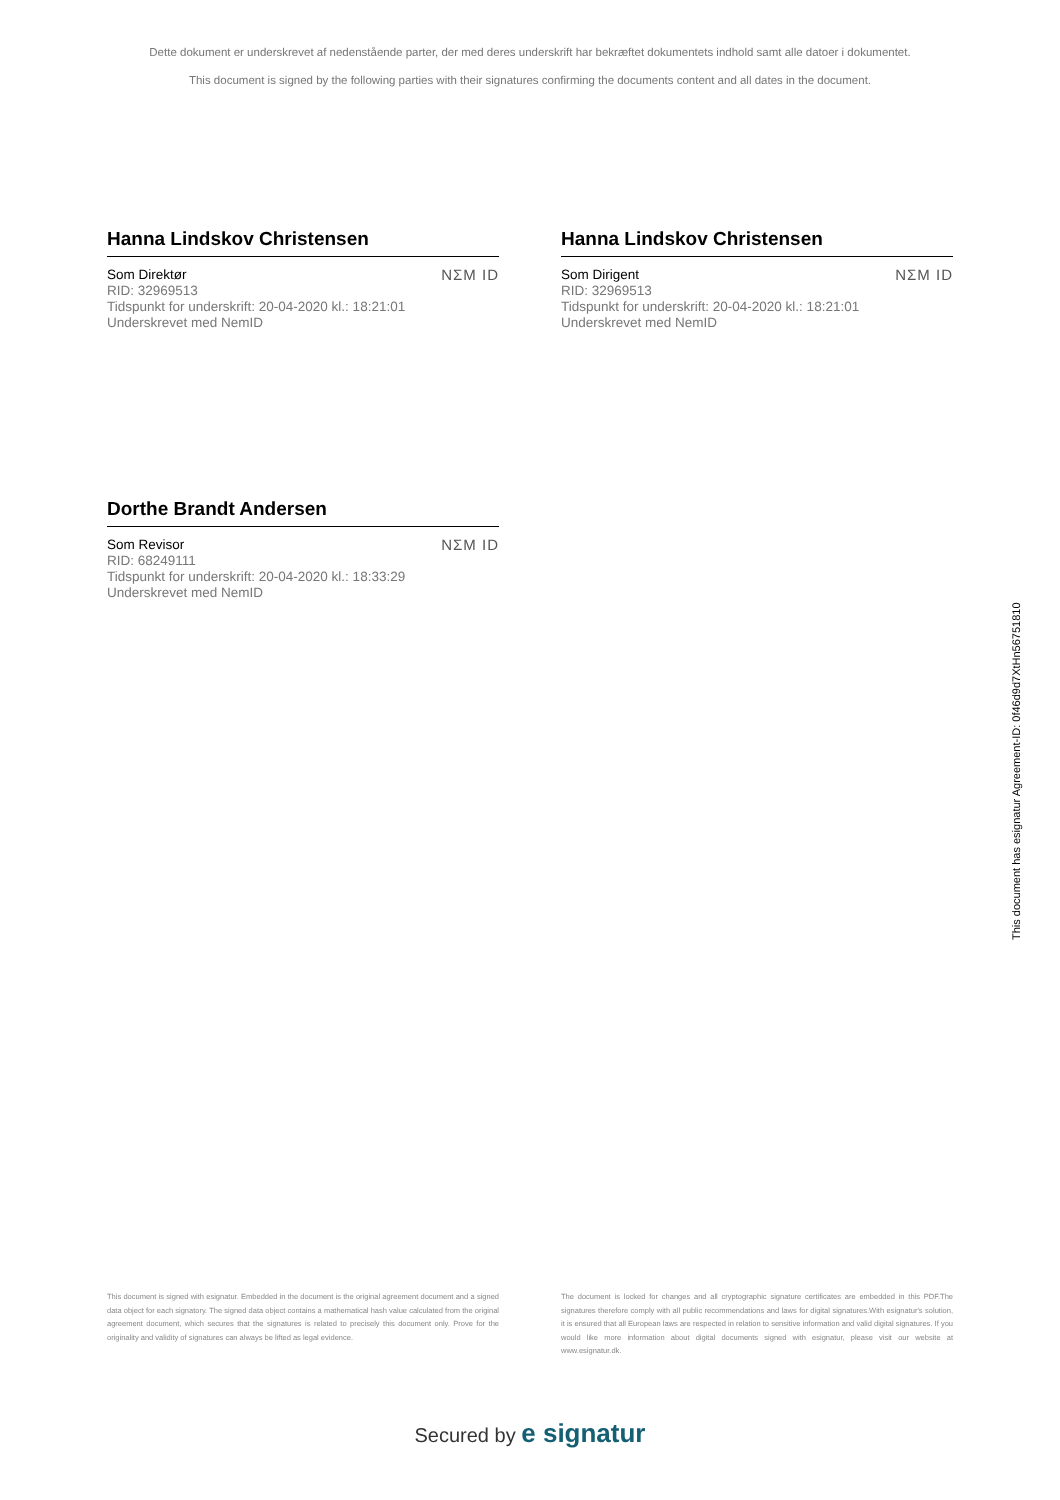Dette dokument er underskrevet af nedenstående parter, der med deres underskrift har bekræftet dokumentets indhold samt alle datoer i dokumentet.
This document is signed by the following parties with their signatures confirming the documents content and all dates in the document.
Hanna Lindskov Christensen
Som Direktør
RID: 32969513
Tidspunkt for underskrift: 20-04-2020 kl.: 18:21:01
Underskrevet med NemID
NΣM ID
Hanna Lindskov Christensen
Som Dirigent
RID: 32969513
Tidspunkt for underskrift: 20-04-2020 kl.: 18:21:01
Underskrevet med NemID
NΣM ID
Dorthe Brandt Andersen
Som Revisor
RID: 68249111
Tidspunkt for underskrift: 20-04-2020 kl.: 18:33:29
Underskrevet med NemID
NΣM ID
This document is signed with esignatur. Embedded in the document is the original agreement document and a signed data object for each signatory. The signed data object contains a mathematical hash value calculated from the original agreement document, which secures that the signatures is related to precisely this document only. Prove for the originality and validity of signatures can always be lifted as legal evidence.
The document is locked for changes and all cryptographic signature certificates are embedded in this PDF.The signatures therefore comply with all public recommendations and laws for digital signatures.With esignatur's solution, it is ensured that all European laws are respected in relation to sensitive information and valid digital signatures. If you would like more information about digital documents signed with esignatur, please visit our website at www.esignatur.dk.
Secured by e signatur
This document has esignatur Agreement-ID: 0f46d9d7XtHn56751810